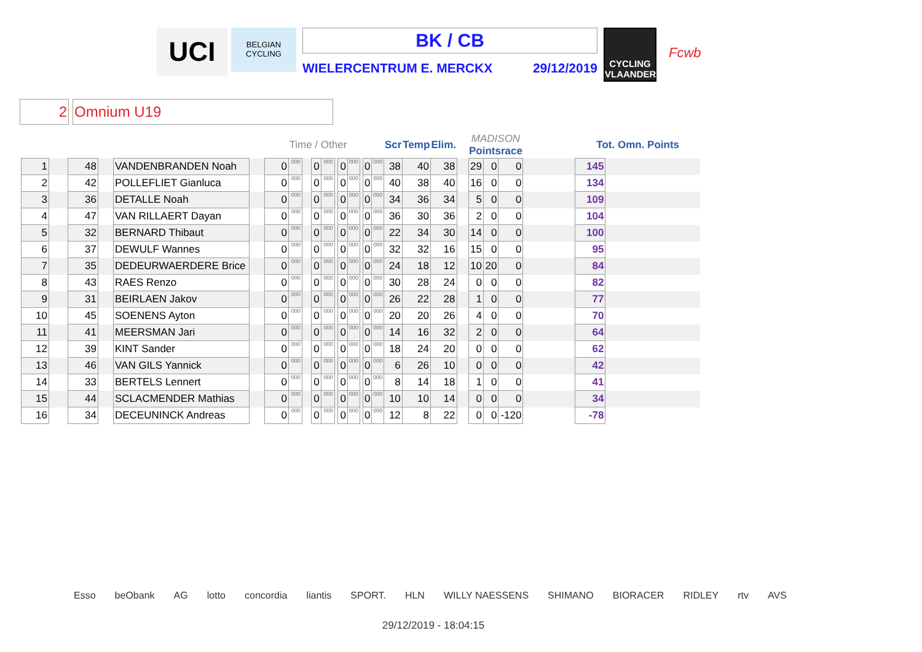UCI
BELGIAN CYCLING
BK / CB
WIELERCENTRUM E. MERCKX 29/12/2019
CYCLING VLAANDEREN
Fcwb
2 Omnium U19
| | | | | | | | Time / Other | | | | | | | | | | Scr | Temp | Elim. | | MADISON Pointsrace | | | | Tot. Omn. Points | |
| --- | --- | --- | --- | --- | --- | --- | --- | --- | --- | --- | --- | --- | --- | --- | --- | --- | --- | --- | --- | --- | --- | --- | --- | --- | --- | --- |
| 1 | | 48 | | VANDENBRANDEN Noah | | 0 | 000 | | 0 | 000 | | 0 | 000 | | 0 | 000 | 38 | 40 | 38 | | 29 | 0 | 0 | | 145 | |
| 2 | | 42 | | POLLEFLIET Gianluca | | 0 | 000 | | 0 | 000 | | 0 | 000 | | 0 | 000 | 40 | 38 | 40 | | 16 | 0 | 0 | | 134 | |
| 3 | | 36 | | DETALLE Noah | | 0 | 000 | | 0 | 000 | | 0 | 000 | | 0 | 000 | 34 | 36 | 34 | | 5 | 0 | 0 | | 109 | |
| 4 | | 47 | | VAN RILLAERT Dayan | | 0 | 000 | | 0 | 000 | | 0 | 000 | | 0 | 000 | 36 | 30 | 36 | | 2 | 0 | 0 | | 104 | |
| 5 | | 32 | | BERNARD Thibaut | | 0 | 000 | | 0 | 000 | | 0 | 000 | | 0 | 000 | 22 | 34 | 30 | | 14 | 0 | 0 | | 100 | |
| 6 | | 37 | | DEWULF Wannes | | 0 | 000 | | 0 | 000 | | 0 | 000 | | 0 | 000 | 32 | 32 | 16 | | 15 | 0 | 0 | | 95 | |
| 7 | | 35 | | DEDEURWAERDERE Brice | | 0 | 000 | | 0 | 000 | | 0 | 000 | | 0 | 000 | 24 | 18 | 12 | | 10 | 20 | 0 | | 84 | |
| 8 | | 43 | | RAES Renzo | | 0 | 000 | | 0 | 000 | | 0 | 000 | | 0 | 000 | 30 | 28 | 24 | | 0 | 0 | 0 | | 82 | |
| 9 | | 31 | | BEIRLAEN Jakov | | 0 | 000 | | 0 | 000 | | 0 | 000 | | 0 | 000 | 26 | 22 | 28 | | 1 | 0 | 0 | | 77 | |
| 10 | | 45 | | SOENENS Ayton | | 0 | 000 | | 0 | 000 | | 0 | 000 | | 0 | 000 | 20 | 20 | 26 | | 4 | 0 | 0 | | 70 | |
| 11 | | 41 | | MEERSMAN Jari | | 0 | 000 | | 0 | 000 | | 0 | 000 | | 0 | 000 | 14 | 16 | 32 | | 2 | 0 | 0 | | 64 | |
| 12 | | 39 | | KINT Sander | | 0 | 000 | | 0 | 000 | | 0 | 000 | | 0 | 000 | 18 | 24 | 20 | | 0 | 0 | 0 | | 62 | |
| 13 | | 46 | | VAN GILS Yannick | | 0 | 000 | | 0 | 000 | | 0 | 000 | | 0 | 000 | 6 | 26 | 10 | | 0 | 0 | 0 | | 42 | |
| 14 | | 33 | | BERTELS Lennert | | 0 | 000 | | 0 | 000 | | 0 | 000 | | 0 | 000 | 8 | 14 | 18 | | 1 | 0 | 0 | | 41 | |
| 15 | | 44 | | SCLACMENDER Mathias | | 0 | 000 | | 0 | 000 | | 0 | 000 | | 0 | 000 | 10 | 10 | 14 | | 0 | 0 | 0 | | 34 | |
| 16 | | 34 | | DECEUNINCK Andreas | | 0 | 000 | | 0 | 000 | | 0 | 000 | | 0 | 000 | 12 | 8 | 22 | | 0 | 0 | -120 | | -78 | |
Esso beObank AG lotto concordia liantis SPORT. HLN WILLY NAESSENS SHIMANO BIORACER RIDLEY rtv AVS
29/12/2019 - 18:04:15